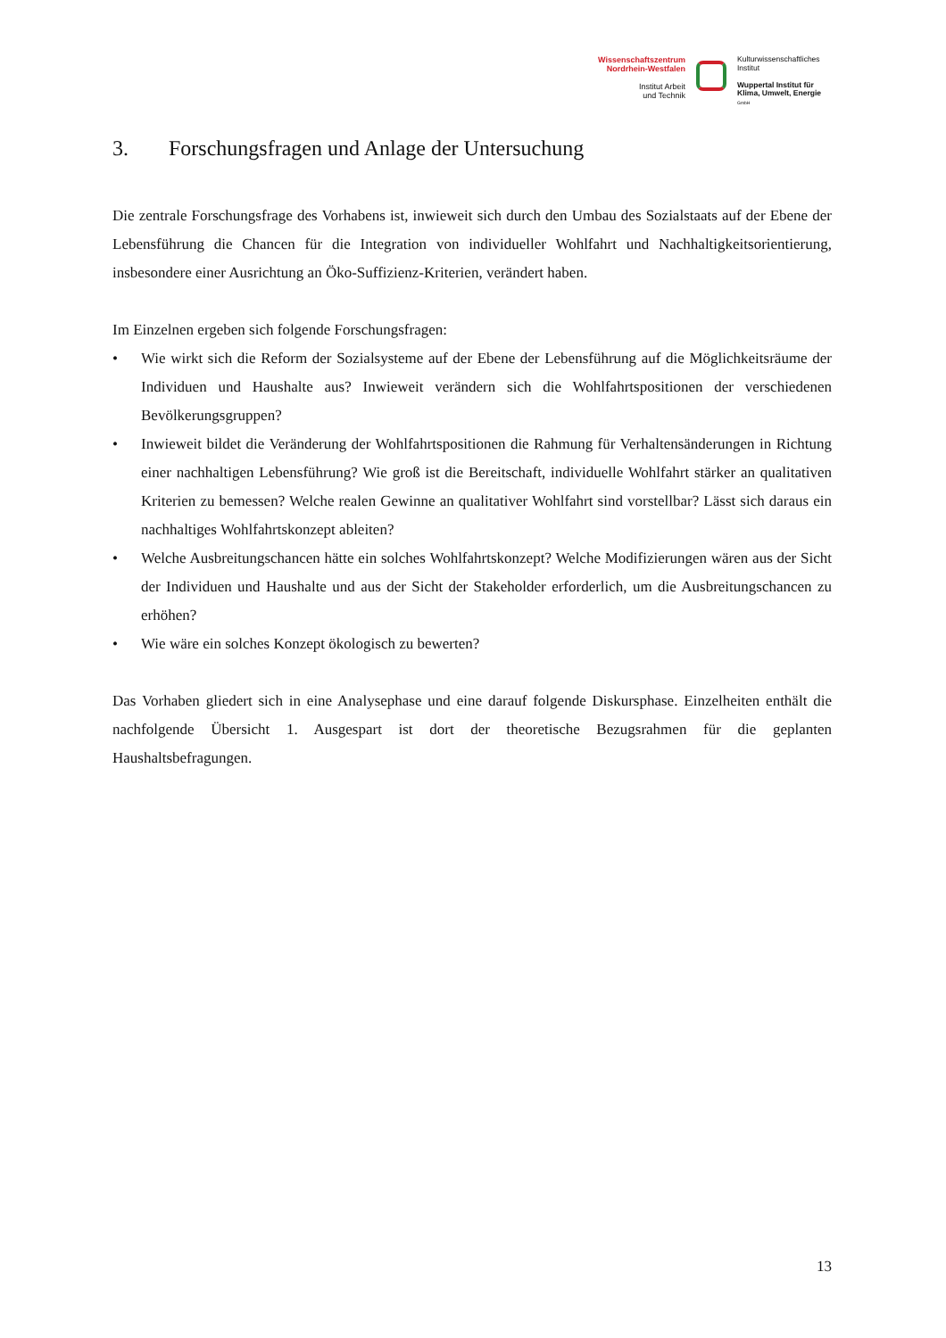Wissenschaftszentrum Nordrhein-Westfalen
Institut Arbeit
und Technik
Kulturwissenschaftliches
Institut
Wuppertal Institut für
Klima, Umwelt, Energie
GmbH
3. Forschungsfragen und Anlage der Untersuchung
Die zentrale Forschungsfrage des Vorhabens ist, inwieweit sich durch den Umbau des Sozialstaats auf der Ebene der Lebensführung die Chancen für die Integration von individueller Wohlfahrt und Nachhaltigkeitsorientierung, insbesondere einer Ausrichtung an Öko-Suffizienz-Kriterien, verändert haben.
Im Einzelnen ergeben sich folgende Forschungsfragen:
• Wie wirkt sich die Reform der Sozialsysteme auf der Ebene der Lebensführung auf die Möglichkeitsräume der Individuen und Haushalte aus? Inwieweit verändern sich die Wohlfahrtspositionen der verschiedenen Bevölkerungsgruppen?
• Inwieweit bildet die Veränderung der Wohlfahrtspositionen die Rahmung für Verhaltensänderungen in Richtung einer nachhaltigen Lebensführung? Wie groß ist die Bereitschaft, individuelle Wohlfahrt stärker an qualitativen Kriterien zu bemessen? Welche realen Gewinne an qualitativer Wohlfahrt sind vorstellbar? Lässt sich daraus ein nachhaltiges Wohlfahrtskonzept ableiten?
• Welche Ausbreitungschancen hätte ein solches Wohlfahrtskonzept? Welche Modifizierungen wären aus der Sicht der Individuen und Haushalte und aus der Sicht der Stakeholder erforderlich, um die Ausbreitungschancen zu erhöhen?
• Wie wäre ein solches Konzept ökologisch zu bewerten?
Das Vorhaben gliedert sich in eine Analysephase und eine darauf folgende Diskursphase. Einzelheiten enthält die nachfolgende Übersicht 1. Ausgespart ist dort der theoretische Bezugsrahmen für die geplanten Haushaltsbefragungen.
13